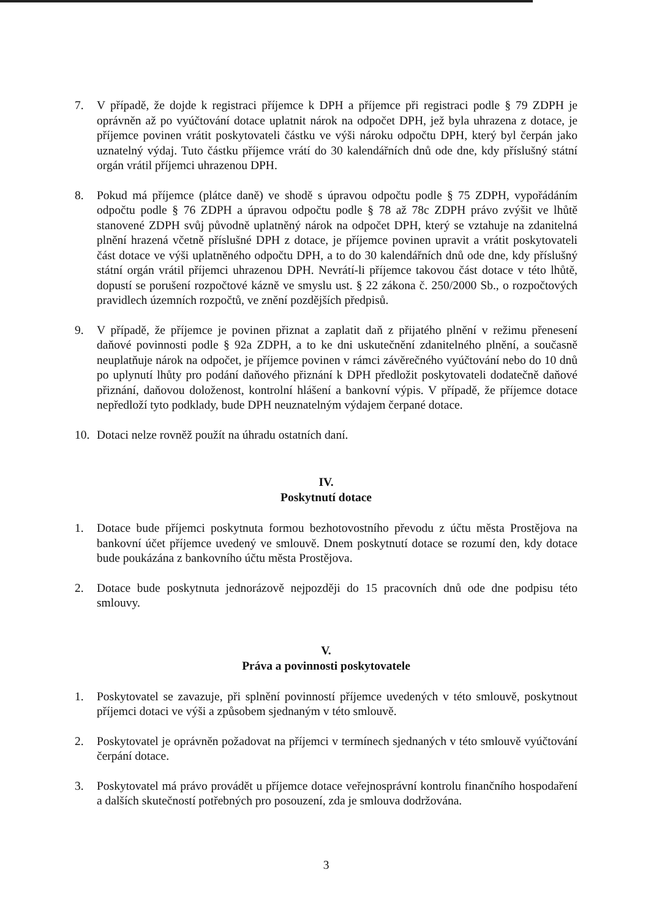7. V případě, že dojde k registraci příjemce k DPH a příjemce při registraci podle § 79 ZDPH je oprávněn až po vyúčtování dotace uplatnit nárok na odpočet DPH, jež byla uhrazena z dotace, je příjemce povinen vrátit poskytovateli částku ve výši nároku odpočtu DPH, který byl čerpán jako uznatelný výdaj. Tuto částku příjemce vrátí do 30 kalendářních dnů ode dne, kdy příslušný státní orgán vrátil příjemci uhrazenou DPH.
8. Pokud má příjemce (plátce daně) ve shodě s úpravou odpočtu podle § 75 ZDPH, vypořádáním odpočtu podle § 76 ZDPH a úpravou odpočtu podle § 78 až 78c ZDPH právo zvýšit ve lhůtě stanovené ZDPH svůj původně uplatněný nárok na odpočet DPH, který se vztahuje na zdanitelná plnění hrazená včetně příslušné DPH z dotace, je příjemce povinen upravit a vrátit poskytovateli část dotace ve výši uplatněného odpočtu DPH, a to do 30 kalendářních dnů ode dne, kdy příslušný státní orgán vrátil příjemci uhrazenou DPH. Nevrátí-li příjemce takovou část dotace v této lhůtě, dopustí se porušení rozpočtové kázně ve smyslu ust. § 22 zákona č. 250/2000 Sb., o rozpočtových pravidlech územních rozpočtů, ve znění pozdějších předpisů.
9. V případě, že příjemce je povinen přiznat a zaplatit daň z přijatého plnění v režimu přenesení daňové povinnosti podle § 92a ZDPH, a to ke dni uskutečnění zdanitelného plnění, a současně neuplatňuje nárok na odpočet, je příjemce povinen v rámci závěrečného vyúčtování nebo do 10 dnů po uplynutí lhůty pro podání daňového přiznání k DPH předložit poskytovateli dodatečně daňové přiznání, daňovou doloženost, kontrolní hlášení a bankovní výpis. V případě, že příjemce dotace nepředloží tyto podklady, bude DPH neuznatelným výdajem čerpané dotace.
10. Dotaci nelze rovněž použít na úhradu ostatních daní.
IV.
Poskytnutí dotace
1. Dotace bude příjemci poskytnuta formou bezhotovostního převodu z účtu města Prostějova na bankovní účet příjemce uvedený ve smlouvě. Dnem poskytnutí dotace se rozumí den, kdy dotace bude poukázána z bankovního účtu města Prostějova.
2. Dotace bude poskytnuta jednorázově nejpozději do 15 pracovních dnů ode dne podpisu této smlouvy.
V.
Práva a povinnosti poskytovatele
1. Poskytovatel se zavazuje, při splnění povinností příjemce uvedených v této smlouvě, poskytnout příjemci dotaci ve výši a způsobem sjednaným v této smlouvě.
2. Poskytovatel je oprávněn požadovat na příjemci v termínech sjednaných v této smlouvě vyúčtování čerpání dotace.
3. Poskytovatel má právo provádět u příjemce dotace veřejnosprávní kontrolu finančního hospodaření a dalších skutečností potřebných pro posouzení, zda je smlouva dodržována.
3